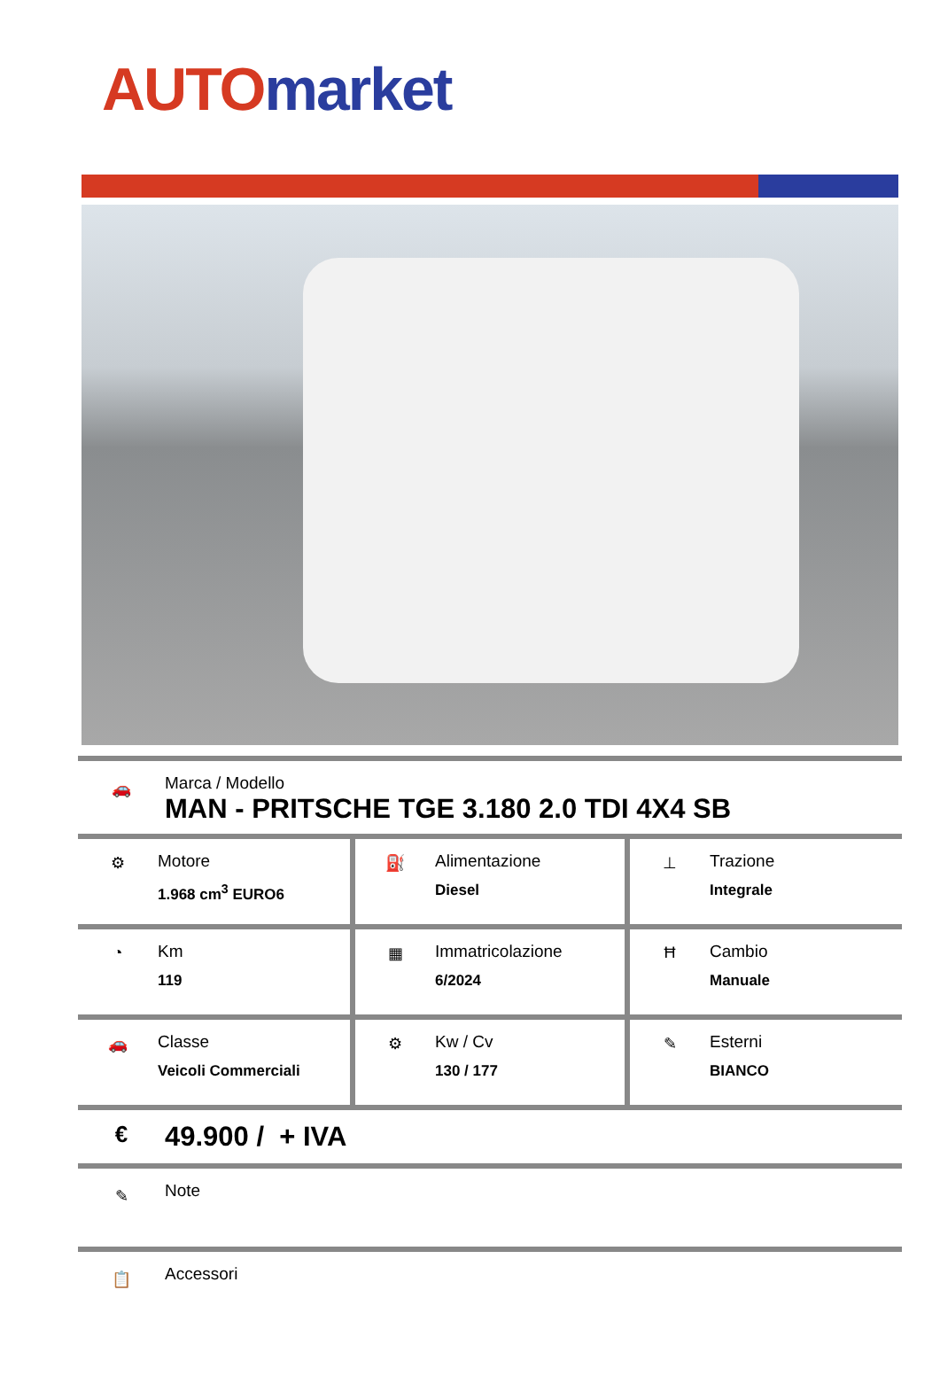AUTO market
🚗
Marca / Modello
MAN - PRITSCHE TGE 3.180 2.0 TDI 4X4 SB
| ⚙ Motore 1.968 cm<sup>3</sup> EURO6 | ⛽ Alimentazione Diesel | ⊥ Trazione Integrale |
| ◔ Km 119 | ▦ Immatricolazione 6/2024 | Ħ Cambio Manuale |
| 🚗 Classe Veicoli Commerciali | ⚙ Kw / Cv 130 / 177 | ✎ Esterni BIANCO |
€
49.900 / + IVA
✎
Note
📋
Accessori